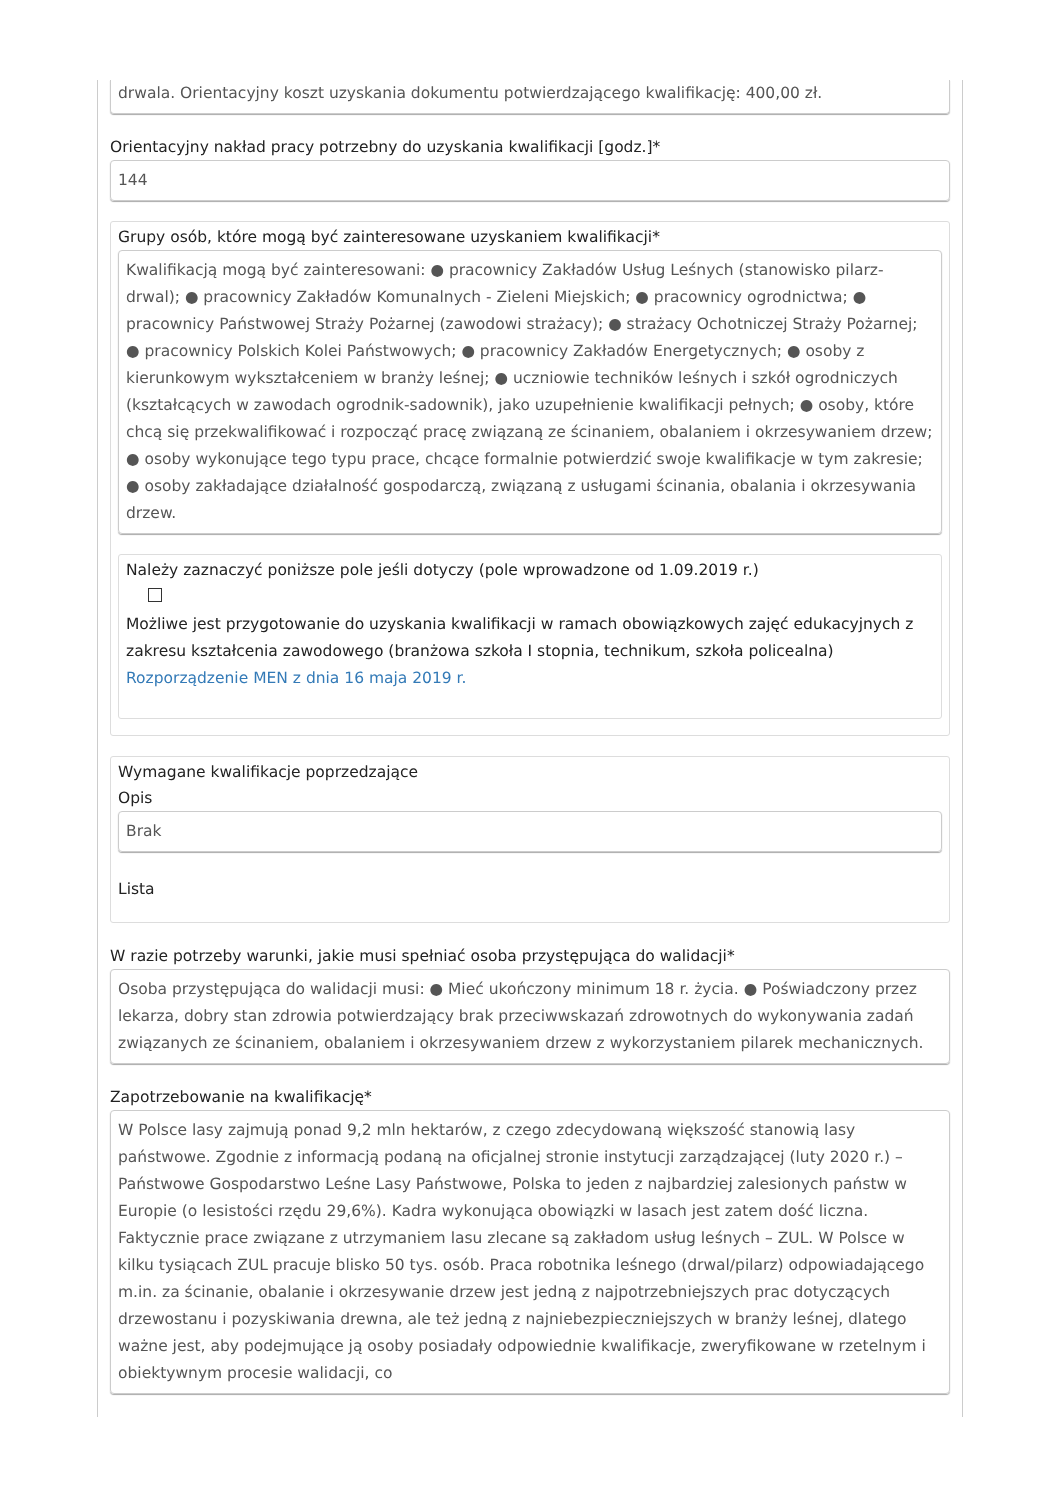drwala. Orientacyjny koszt uzyskania dokumentu potwierdzającego kwalifikację: 400,00 zł.
Orientacyjny nakład pracy potrzebny do uzyskania kwalifikacji [godz.]*
144
Grupy osób, które mogą być zainteresowane uzyskaniem kwalifikacji*
Kwalifikacją mogą być zainteresowani: ● pracownicy Zakładów Usług Leśnych (stanowisko pilarz-drwal); ● pracownicy Zakładów Komunalnych - Zieleni Miejskich; ● pracownicy ogrodnictwa; ● pracownicy Państwowej Straży Pożarnej (zawodowi strażacy); ● strażacy Ochotniczej Straży Pożarnej; ● pracownicy Polskich Kolei Państwowych; ● pracownicy Zakładów Energetycznych; ● osoby z kierunkowym wykształceniem w branży leśnej; ● uczniowie techników leśnych i szkół ogrodniczych (kształcących w zawodach ogrodnik-sadownik), jako uzupełnienie kwalifikacji pełnych; ● osoby, które chcą się przekwalifikować i rozpocząć pracę związaną ze ścinaniem, obalaniem i okrzesywaniem drzew; ● osoby wykonujące tego typu prace, chcące formalnie potwierdzić swoje kwalifikacje w tym zakresie; ● osoby zakładające działalność gospodarczą, związaną z usługami ścinania, obalania i okrzesywania drzew.
Należy zaznaczyć poniższe pole jeśli dotyczy (pole wprowadzone od 1.09.2019 r.)
Możliwe jest przygotowanie do uzyskania kwalifikacji w ramach obowiązkowych zajęć edukacyjnych z zakresu kształcenia zawodowego (branżowa szkoła I stopnia, technikum, szkoła policealna) Rozporządzenie MEN z dnia 16 maja 2019 r.
Wymagane kwalifikacje poprzedzające
Opis
Brak
Lista
W razie potrzeby warunki, jakie musi spełniać osoba przystępująca do walidacji*
Osoba przystępująca do walidacji musi: ● Mieć ukończony minimum 18 r. życia. ● Poświadczony przez lekarza, dobry stan zdrowia potwierdzający brak przeciwwskazań zdrowotnych do wykonywania zadań związanych ze ścinaniem, obalaniem i okrzesywaniem drzew z wykorzystaniem pilarek mechanicznych.
Zapotrzebowanie na kwalifikację*
W Polsce lasy zajmują ponad 9,2 mln hektarów, z czego zdecydowaną większość stanowią lasy państwowe. Zgodnie z informacją podaną na oficjalnej stronie instytucji zarządzającej (luty 2020 r.) – Państwowe Gospodarstwo Leśne Lasy Państwowe, Polska to jeden z najbardziej zalesionych państw w Europie (o lesistości rzędu 29,6%). Kadra wykonująca obowiązki w lasach jest zatem dość liczna. Faktycznie prace związane z utrzymaniem lasu zlecane są zakładom usług leśnych – ZUL. W Polsce w kilku tysiącach ZUL pracuje blisko 50 tys. osób. Praca robotnika leśnego (drwal/pilarz) odpowiadającego m.in. za ścinanie, obalanie i okrzesywanie drzew jest jedną z najpotrzebniejszych prac dotyczących drzewostanu i pozyskiwania drewna, ale też jedną z najniebezpieczniejszych w branży leśnej, dlatego ważne jest, aby podejmujące ją osoby posiadały odpowiednie kwalifikacje, zweryfikowane w rzetelnym i obiektywnym procesie walidacji, co